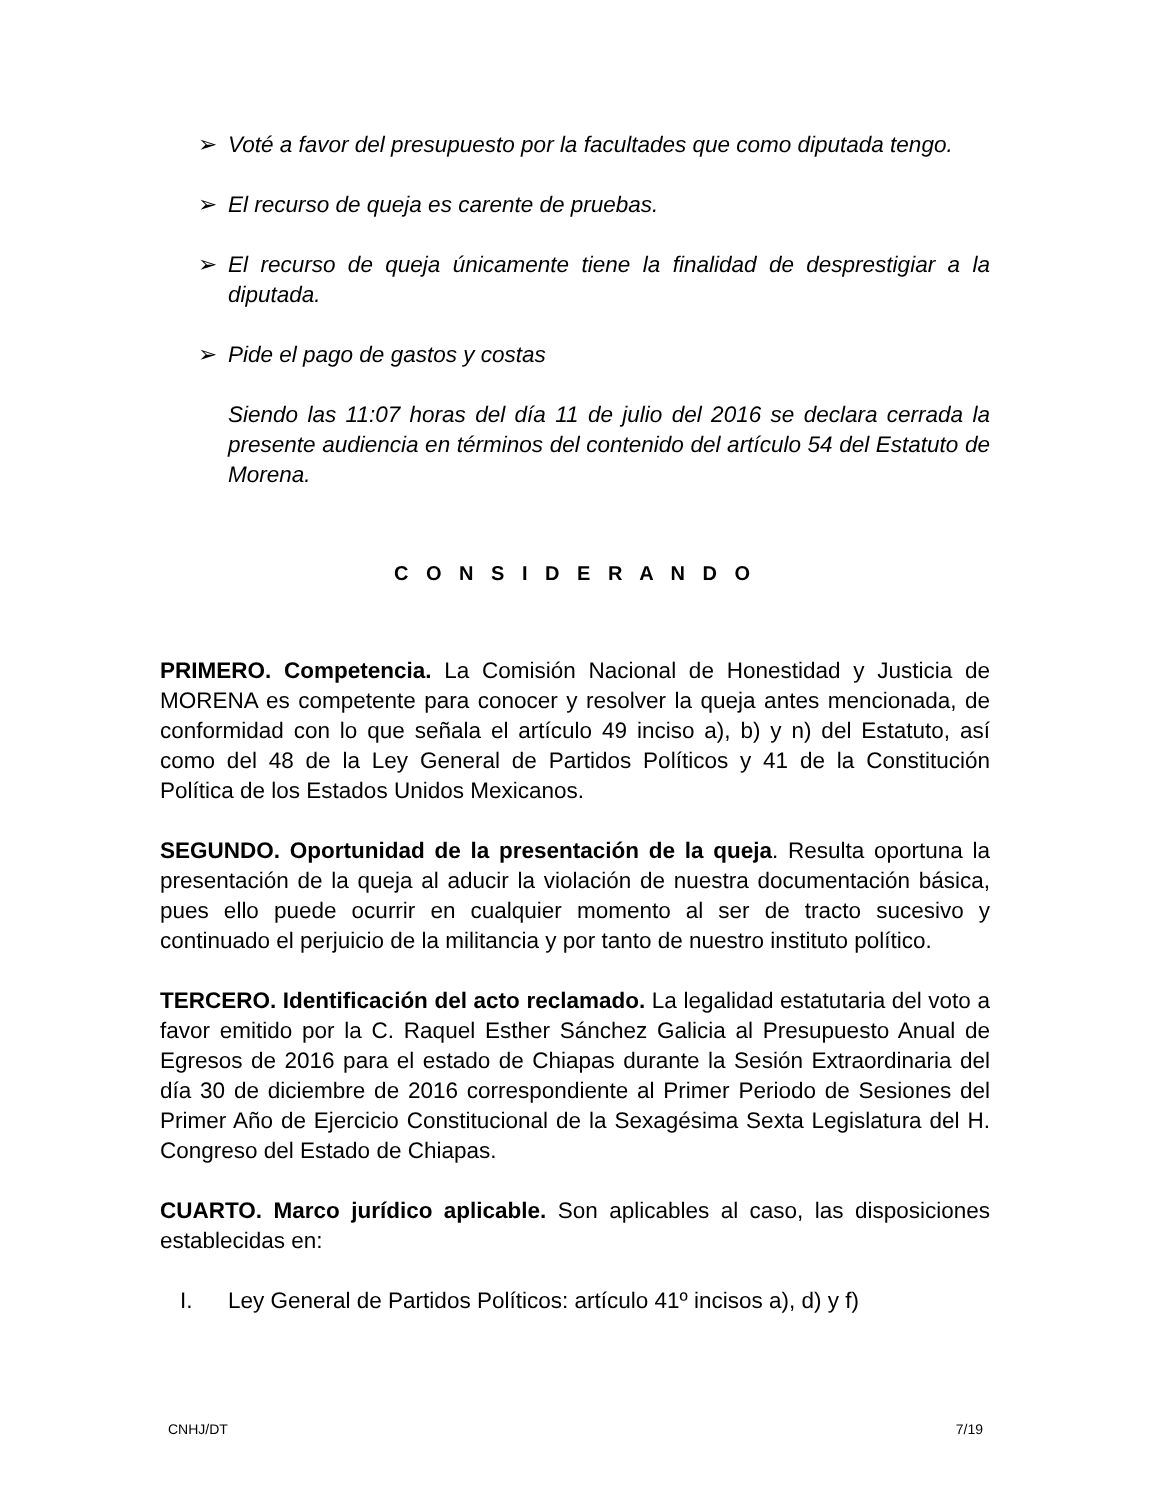➢ Voté a favor del presupuesto por la facultades que como diputada tengo.
➢ El recurso de queja es carente de pruebas.
➢ El recurso de queja únicamente tiene la finalidad de desprestigiar a la diputada.
➢ Pide el pago de gastos y costas
Siendo las 11:07 horas del día 11 de julio del 2016 se declara cerrada la presente audiencia en términos del contenido del artículo 54 del Estatuto de Morena.
C O N S I D E R A N D O
PRIMERO. Competencia. La Comisión Nacional de Honestidad y Justicia de MORENA es competente para conocer y resolver la queja antes mencionada, de conformidad con lo que señala el artículo 49 inciso a), b) y n) del Estatuto, así como del 48 de la Ley General de Partidos Políticos y 41 de la Constitución Política de los Estados Unidos Mexicanos.
SEGUNDO. Oportunidad de la presentación de la queja. Resulta oportuna la presentación de la queja al aducir la violación de nuestra documentación básica, pues ello puede ocurrir en cualquier momento al ser de tracto sucesivo y continuado el perjuicio de la militancia y por tanto de nuestro instituto político.
TERCERO. Identificación del acto reclamado. La legalidad estatutaria del voto a favor emitido por la C. Raquel Esther Sánchez Galicia al Presupuesto Anual de Egresos de 2016 para el estado de Chiapas durante la Sesión Extraordinaria del día 30 de diciembre de 2016 correspondiente al Primer Periodo de Sesiones del Primer Año de Ejercicio Constitucional de la Sexagésima Sexta Legislatura del H. Congreso del Estado de Chiapas.
CUARTO. Marco jurídico aplicable. Son aplicables al caso, las disposiciones establecidas en:
I. Ley General de Partidos Políticos: artículo 41º incisos a), d) y f)
CNHJ/DT 7/19